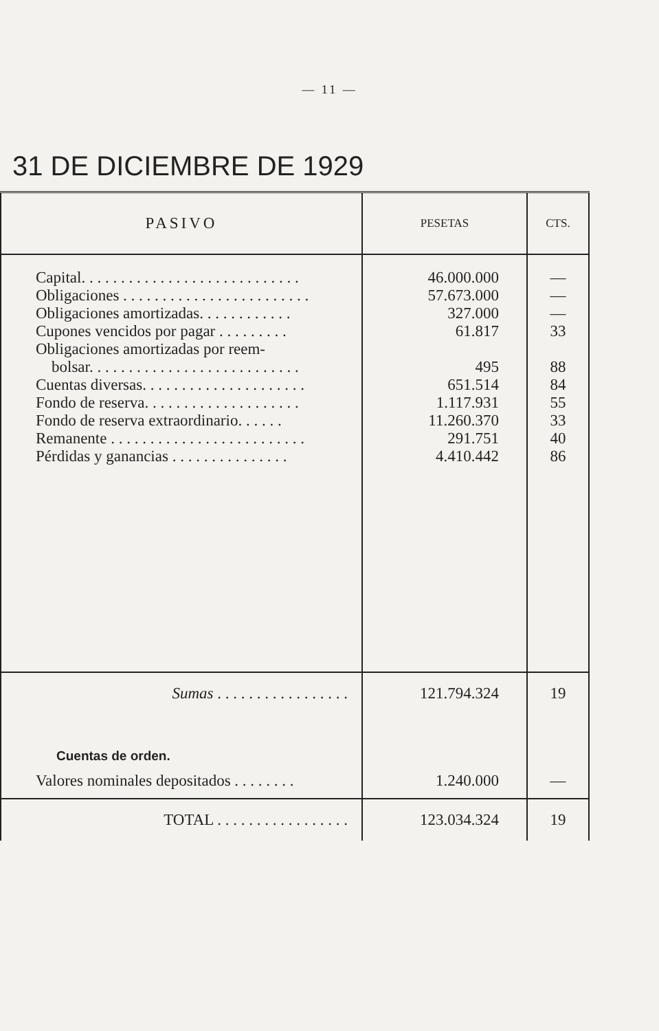— 11 —
31 DE DICIEMBRE DE 1929
| PASIVO | PESETAS | CTS. |
| --- | --- | --- |
| Capital. . . . . . . . . . . . . . . . . . . . . . . . . . . . | 46.000.000 | — |
| Obligaciones . . . . . . . . . . . . . . . . . . . . . . . . | 57.673.000 | — |
| Obligaciones amortizadas. . . . . . . . . . . . | 327.000 | — |
| Cupones vencidos por pagar . . . . . . . . . | 61.817 | 33 |
| Obligaciones amortizadas por reem- bolsar. . . . . . . . . . . . . . . . . . . . . . . . . . . | 495 | 88 |
| Cuentas diversas. . . . . . . . . . . . . . . . . . . . . | 651.514 | 84 |
| Fondo de reserva. . . . . . . . . . . . . . . . . . . . | 1.117.931 | 55 |
| Fondo de reserva extraordinario. . . . . . | 11.260.370 | 33 |
| Remanente . . . . . . . . . . . . . . . . . . . . . . . . . | 291.751 | 40 |
| Pérdidas y ganancias . . . . . . . . . . . . . . . | 4.410.442 | 86 |
| Sumas . . . . . . . . . . . . . . . . . | 121.794.324 | 19 |
| Cuentas de orden. | | |
| Valores nominales depositados . . . . . . . . | 1.240.000 | — |
| TOTAL . . . . . . . . . . . . . . . . . | 123.034.324 | 19 |